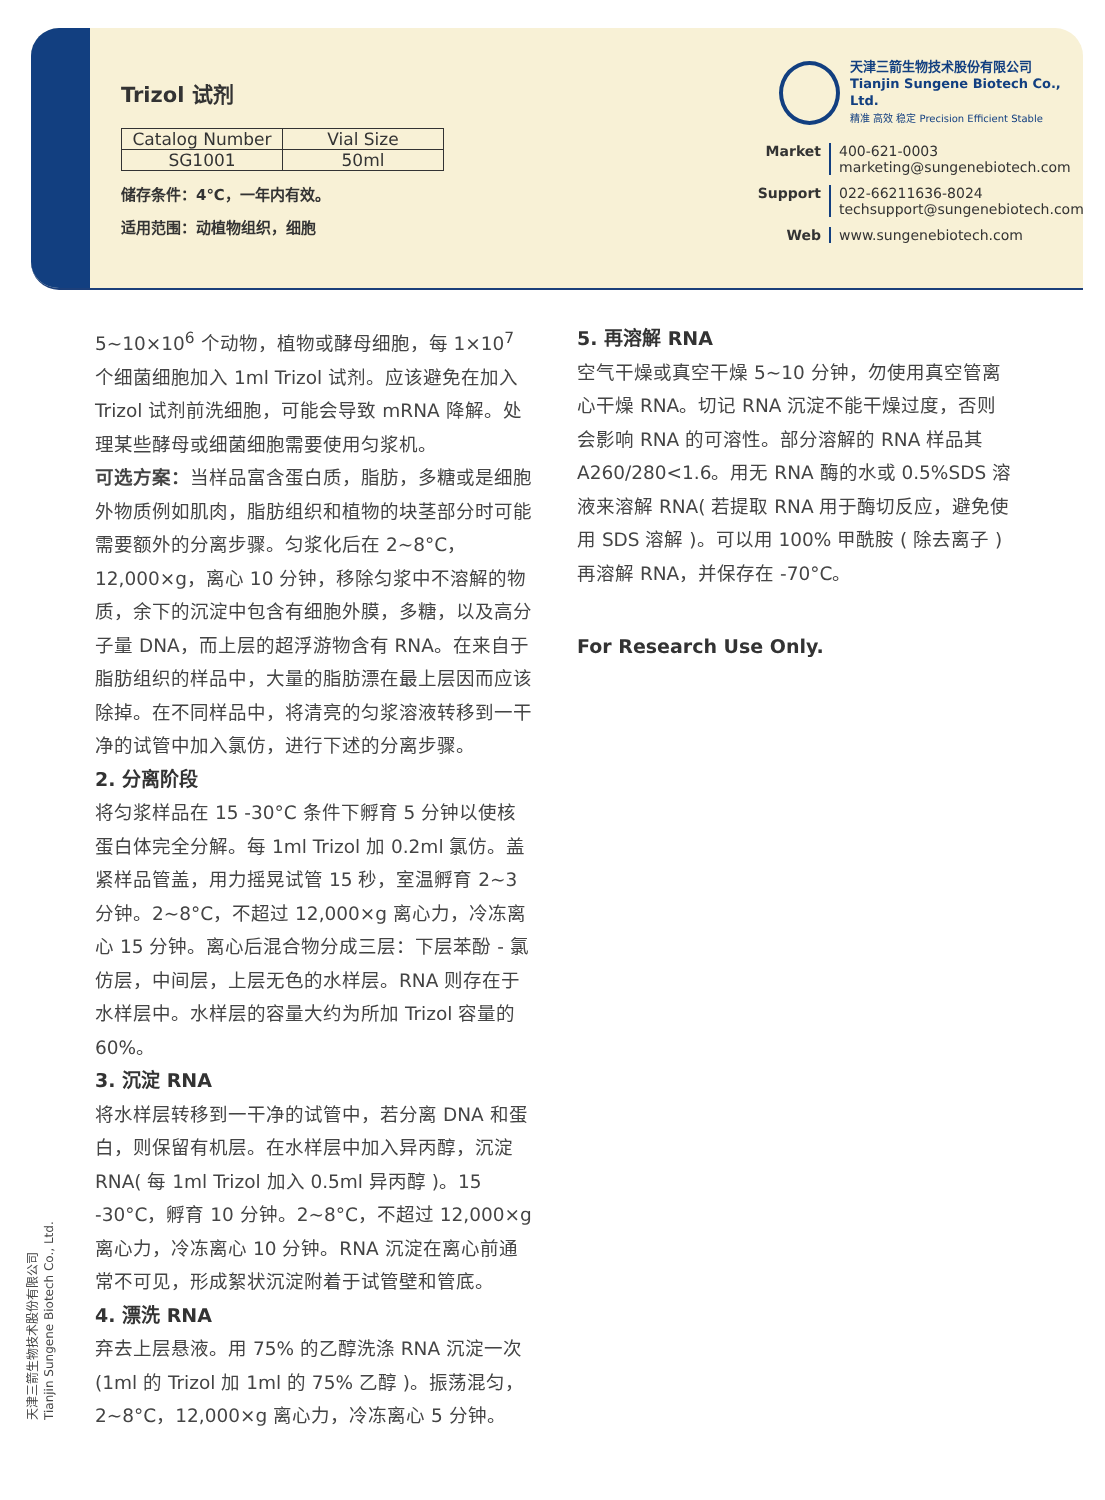Trizol 试剂
| Catalog Number | Vial Size |
| --- | --- |
| SG1001 | 50ml |
储存条件：4℃，一年内有效。
适用范围：动植物组织，细胞
天津三箭生物技术股份有限公司
Tianjin Sungene Biotech Co., Ltd.
精准 高效 稳定 Precision Efficient Stable
Market 400-621-0003
marketing@sungenebiotech.com Support 022-66211636-8024
techsupport@sungenebiotech.com Web www.sungenebiotech.com
5~10×10<sup>6</sup> 个动物，植物或酵母细胞，每 1×10<sup>7</sup> 个细菌细胞加入 1ml Trizol 试剂。应该避免在加入 Trizol 试剂前洗细胞，可能会导致 mRNA 降解。处理某些酵母或细菌细胞需要使用匀浆机。
可选方案：当样品富含蛋白质，脂肪，多糖或是细胞外物质例如肌肉，脂肪组织和植物的块茎部分时可能需要额外的分离步骤。匀浆化后在 2~8°C，12,000×g，离心 10 分钟，移除匀浆中不溶解的物质，余下的沉淀中包含有细胞外膜，多糖，以及高分子量 DNA，而上层的超浮游物含有 RNA。在来自于脂肪组织的样品中，大量的脂肪漂在最上层因而应该除掉。在不同样品中，将清亮的匀浆溶液转移到一干净的试管中加入氯仿，进行下述的分离步骤。
2. 分离阶段
将匀浆样品在 15 -30°C 条件下孵育 5 分钟以使核蛋白体完全分解。每 1ml Trizol 加 0.2ml 氯仿。盖紧样品管盖，用力摇晃试管 15 秒，室温孵育 2~3 分钟。2~8°C，不超过 12,000×g 离心力，冷冻离心 15 分钟。离心后混合物分成三层：下层苯酚 - 氯仿层，中间层，上层无色的水样层。RNA 则存在于水样层中。水样层的容量大约为所加 Trizol 容量的 60%。
3. 沉淀 RNA
将水样层转移到一干净的试管中，若分离 DNA 和蛋白，则保留有机层。在水样层中加入异丙醇，沉淀 RNA( 每 1ml Trizol 加入 0.5ml 异丙醇 )。15 -30°C，孵育 10 分钟。2~8°C，不超过 12,000×g 离心力，冷冻离心 10 分钟。RNA 沉淀在离心前通常不可见，形成絮状沉淀附着于试管壁和管底。
4. 漂洗 RNA
弃去上层悬液。用 75% 的乙醇洗涤 RNA 沉淀一次 (1ml 的 Trizol 加 1ml 的 75% 乙醇 )。振荡混匀，2~8°C，12,000×g 离心力，冷冻离心 5 分钟。
5. 再溶解 RNA
空气干燥或真空干燥 5~10 分钟，勿使用真空管离心干燥 RNA。切记 RNA 沉淀不能干燥过度，否则会影响 RNA 的可溶性。部分溶解的 RNA 样品其 A260/280<1.6。用无 RNA 酶的水或 0.5%SDS 溶液来溶解 RNA( 若提取 RNA 用于酶切反应，避免使用 SDS 溶解 )。可以用 100% 甲酰胺 ( 除去离子 ) 再溶解 RNA，并保存在 -70°C。
For Research Use Only.
天津三箭生物技术股份有限公司
Tianjin Sungene Biotech Co., Ltd.